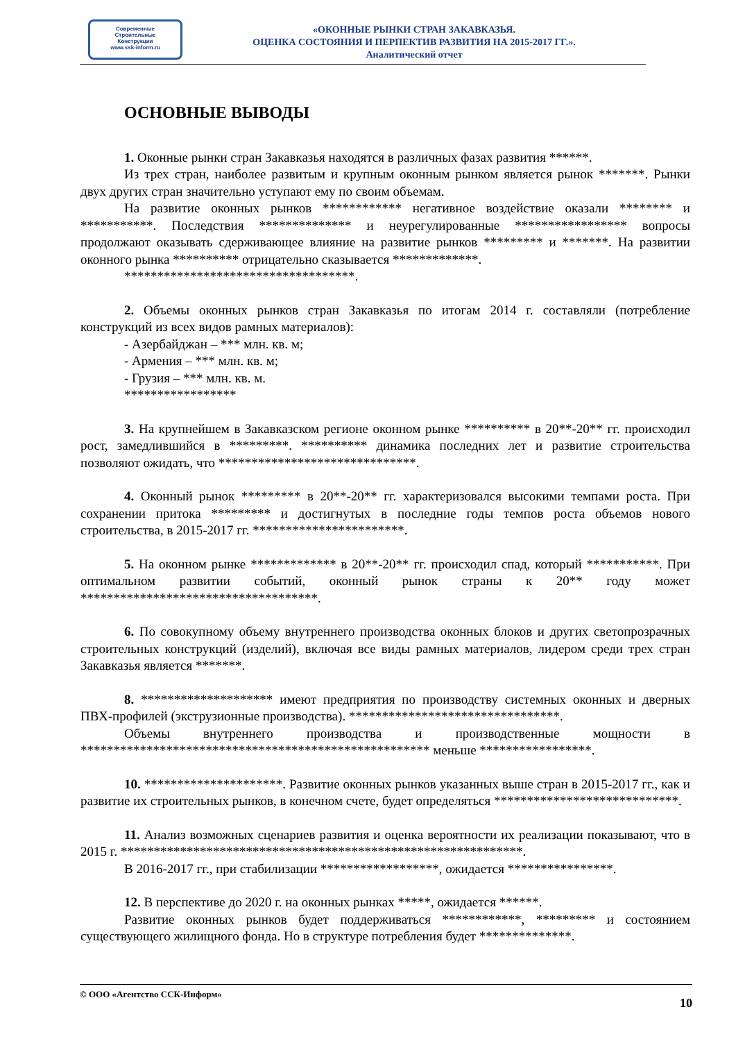Современные
Строительные
Конструкции
www.ssk-inform.ru
«ОКОННЫЕ РЫНКИ СТРАН ЗАКАВКАЗЬЯ.
ОЦЕНКА СОСТОЯНИЯ И ПЕРПЕКТИВ РАЗВИТИЯ НА 2015-2017 ГГ.».
Аналитический отчет
ОСНОВНЫЕ ВЫВОДЫ
1. Оконные рынки стран Закавказья находятся в различных фазах развития ******.
Из трех стран, наиболее развитым и крупным оконным рынком является рынок *******. Рынки двух других стран значительно уступают ему по своим объемам.
На развитие оконных рынков ************ негативное воздействие оказали ******** и ***********. Последствия ************** и неурегулированные ***************** вопросы продолжают оказывать сдерживающее влияние на развитие рынков ********* и *******. На развитии оконного рынка ********** отрицательно сказывается *************.
***********************************.
2. Объемы оконных рынков стран Закавказья по итогам 2014 г. составляли (потребление конструкций из всех видов рамных материалов):
- Азербайджан – *** млн. кв. м;
- Армения – *** млн. кв. м;
- Грузия – *** млн. кв. м.
*****************
3. На крупнейшем в Закавказском регионе оконном рынке ********** в 20**-20** гг. происходил рост, замедлившийся в *********. ********** динамика последних лет и развитие строительства позволяют ожидать, что ******************************.
4. Оконный рынок ********* в 20**-20** гг. характеризовался высокими темпами роста. При сохранении притока ********* и достигнутых в последние годы темпов роста объемов нового строительства, в 2015-2017 гг. ***********************.
5. На оконном рынке ************* в 20**-20** гг. происходил спад, который ***********. При оптимальном развитии событий, оконный рынок страны к 20** году может ************************************.
6. По совокупному объему внутреннего производства оконных блоков и других светопрозрачных строительных конструкций (изделий), включая все виды рамных материалов, лидером среди трех стран Закавказья является *******.
8. ******************** имеют предприятия по производству системных оконных и дверных ПВХ-профилей (экструзионные производства). ********************************.
Объемы внутреннего производства и производственные мощности в ***************************************************** меньше *****************.
10. *********************. Развитие оконных рынков указанных выше стран в 2015-2017 гг., как и развитие их строительных рынков, в конечном счете, будет определяться ****************************.
11. Анализ возможных сценариев развития и оценка вероятности их реализации показывают, что в 2015 г. *************************************************************.
В 2016-2017 гг., при стабилизации ******************, ожидается ****************.
12. В перспективе до 2020 г. на оконных рынках *****, ожидается ******.
Развитие оконных рынков будет поддерживаться ************, ********* и состоянием существующего жилищного фонда. Но в структуре потребления будет **************.
© ООО «Агентство ССК-Информ» 10